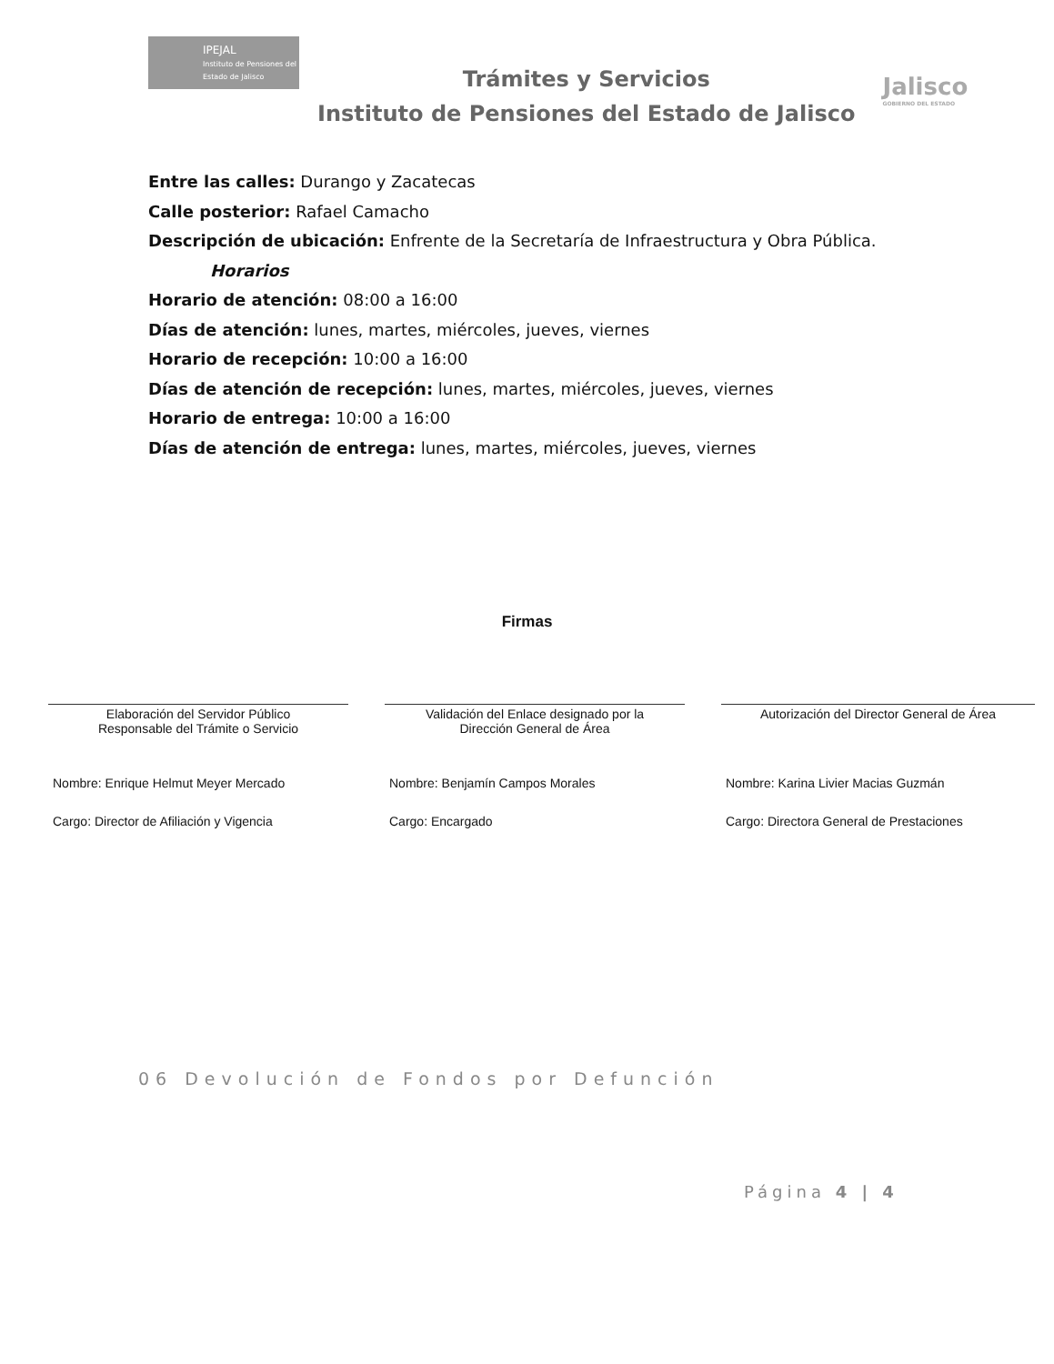IPEJAL
Instituto de Pensiones del Estado de Jalisco
Trámites y Servicios
Instituto de Pensiones del Estado de Jalisco
Jalisco
GOBIERNO DEL ESTADO
Entre las calles: Durango y Zacatecas
Calle posterior: Rafael Camacho
Descripción de ubicación: Enfrente de la Secretaría de Infraestructura y Obra Pública.
Horarios
Horario de atención: 08:00 a 16:00
Días de atención: lunes, martes, miércoles, jueves, viernes
Horario de recepción: 10:00 a 16:00
Días de atención de recepción: lunes, martes, miércoles, jueves, viernes
Horario de entrega: 10:00 a 16:00
Días de atención de entrega: lunes, martes, miércoles, jueves, viernes
Firmas
Elaboración del Servidor Público
Responsable del Trámite o Servicio
Nombre: Enrique Helmut Meyer Mercado
Cargo: Director de Afiliación y Vigencia
Validación del Enlace designado por la
Dirección General de Área
Nombre: Benjamín Campos Morales
Cargo: Encargado
Autorización del Director General de Área
Nombre: Karina Livier Macias Guzmán
Cargo: Directora General de Prestaciones
06 Devolución de Fondos por Defunción
Página 4 | 4